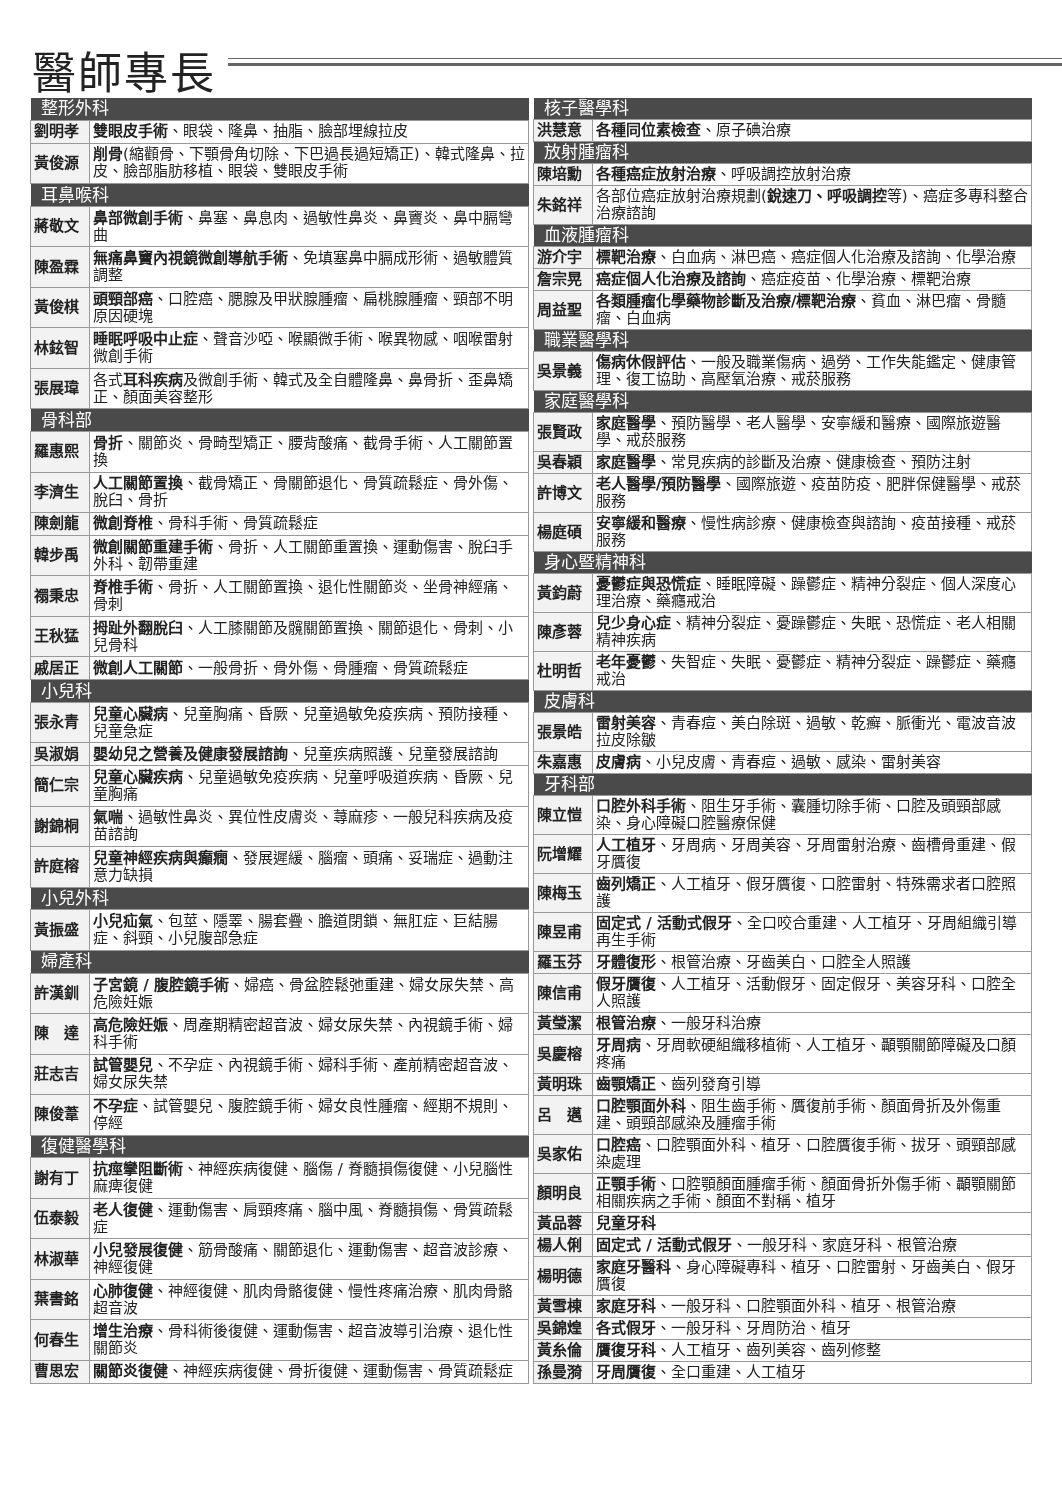醫師專長
| 整形外科 | |
| --- | --- |
| 劉明孝 | 雙眼皮手術 、眼袋、隆鼻、抽脂、臉部埋線拉皮 |
| 黃俊源 | 削骨 (縮顴骨、下顎骨角切除、下巴過長過短矯正)、韓式隆鼻、拉皮、臉部脂肪移植、眼袋、雙眼皮手術 |
| 耳鼻喉科 | |
| 蔣敬文 | 鼻部微創手術 、鼻塞、鼻息肉、過敏性鼻炎、鼻竇炎、鼻中膈彎曲 |
| 陳盈霖 | 無痛鼻竇內視鏡微創導航手術 、免填塞鼻中膈成形術、過敏體質調整 |
| 黃俊棋 | 頭頸部癌 、口腔癌、腮腺及甲狀腺腫瘤、扁桃腺腫瘤、頸部不明原因硬塊 |
| 林鉉智 | 睡眠呼吸中止症 、聲音沙啞、喉顯微手術、喉異物感、咽喉雷射微創手術 |
| 張展瑋 | 各式 耳科疾病 及微創手術、韓式及全自體隆鼻、鼻骨折、歪鼻矯正、顏面美容整形 |
| 骨科部 | |
| 羅惠熙 | 骨折 、關節炎、骨畸型矯正、腰背酸痛、截骨手術、人工關節置換 |
| 李濟生 | 人工關節置換 、截骨矯正、骨關節退化、骨質疏鬆症、骨外傷、脫臼、骨折 |
| 陳劍龍 | 微創脊椎 、骨科手術、骨質疏鬆症 |
| 韓步禹 | 微創關節重建手術 、骨折、人工關節重置換、運動傷害、脫臼手外科、韌帶重建 |
| 禤秉忠 | 脊椎手術 、骨折、人工關節置換、退化性關節炎、坐骨神經痛、骨刺 |
| 王秋猛 | 拇趾外翻脫臼 、人工膝關節及髖關節置換、關節退化、骨刺、小兒骨科 |
| 戚居正 | 微創人工關節 、一般骨折、骨外傷、骨腫瘤、骨質疏鬆症 |
| 小兒科 | |
| 張永青 | 兒童心臟病 、兒童胸痛、昏厥、兒童過敏免疫疾病、預防接種、兒童急症 |
| 吳淑娟 | 嬰幼兒之營養及健康發展諮詢 、兒童疾病照護、兒童發展諮詢 |
| 簡仁宗 | 兒童心臟疾病 、兒童過敏免疫疾病、兒童呼吸道疾病、昏厥、兒童胸痛 |
| 謝錦桐 | 氣喘 、過敏性鼻炎、異位性皮膚炎、蕁麻疹、一般兒科疾病及疫苗諮詢 |
| 許庭榕 | 兒童神經疾病與癲癇 、發展遲緩、腦瘤、頭痛、妥瑞症、過動注意力缺損 |
| 小兒外科 | |
| 黃振盛 | 小兒疝氣 、包莖、隱睪、腸套疊、膽道閉鎖、無肛症、巨結腸症、斜頸、小兒腹部急症 |
| 婦產科 | |
| 許漢釧 | 子宮鏡 / 腹腔鏡手術 、婦癌、骨盆腔鬆弛重建、婦女尿失禁、高危險妊娠 |
| 陳 達 | 高危險妊娠 、周產期精密超音波、婦女尿失禁、內視鏡手術、婦科手術 |
| 莊志吉 | 試管嬰兒 、不孕症、內視鏡手術、婦科手術、產前精密超音波、婦女尿失禁 |
| 陳俊葦 | 不孕症 、試管嬰兒、腹腔鏡手術、婦女良性腫瘤、經期不規則、停經 |
| 復健醫學科 | |
| 謝有丁 | 抗痙攣阻斷術 、神經疾病復健、腦傷 / 脊髓損傷復健、小兒腦性麻痺復健 |
| 伍泰毅 | 老人復健 、運動傷害、肩頸疼痛、腦中風、脊髓損傷、骨質疏鬆症 |
| 林淑華 | 小兒發展復健 、筋骨酸痛、關節退化、運動傷害、超音波診療、神經復健 |
| 葉書銘 | 心肺復健 、神經復健、肌肉骨骼復健、慢性疼痛治療、肌肉骨骼超音波 |
| 何春生 | 增生治療 、骨科術後復健、運動傷害、超音波導引治療、退化性關節炎 |
| 曹思宏 | 關節炎復健 、神經疾病復健、骨折復健、運動傷害、骨質疏鬆症 |
| 核子醫學科 | |
| --- | --- |
| 洪慧意 | 各種同位素檢查 、原子碘治療 |
| 放射腫瘤科 | |
| 陳培勳 | 各種癌症放射治療 、呼吸調控放射治療 |
| 朱銘祥 | 各部位癌症放射治療規劃( 銳速刀、呼吸調控 等)、癌症多專科整合治療諮詢 |
| 血液腫瘤科 | |
| 游介宇 | 標靶治療 、白血病、淋巴癌、癌症個人化治療及諮詢、化學治療 |
| 詹宗晃 | 癌症個人化治療及諮詢 、癌症疫苗、化學治療、標靶治療 |
| 周益聖 | 各類腫瘤化學藥物診斷及治療/標靶治療 、貧血、淋巴瘤、骨髓瘤、白血病 |
| 職業醫學科 | |
| 吳景義 | 傷病休假評估 、一般及職業傷病、過勞、工作失能鑑定、健康管理、復工協助、高壓氧治療、戒菸服務 |
| 家庭醫學科 | |
| 張賢政 | 家庭醫學 、預防醫學、老人醫學、安寧緩和醫療、國際旅遊醫學、戒菸服務 |
| 吳春穎 | 家庭醫學 、常見疾病的診斷及治療、健康檢查、預防注射 |
| 許博文 | 老人醫學/預防醫學 、國際旅遊、疫苗防疫、肥胖保健醫學、戒菸服務 |
| 楊庭碩 | 安寧緩和醫療 、慢性病診療、健康檢查與諮詢、疫苗接種、戒菸服務 |
| 身心暨精神科 | |
| 黃鈞蔚 | 憂鬱症與恐慌症 、睡眠障礙、躁鬱症、精神分裂症、個人深度心理治療、藥癮戒治 |
| 陳彥蓉 | 兒少身心症 、精神分裂症、憂躁鬱症、失眠、恐慌症、老人相關精神疾病 |
| 杜明哲 | 老年憂鬱 、失智症、失眠、憂鬱症、精神分裂症、躁鬱症、藥癮戒治 |
| 皮膚科 | |
| 張景皓 | 雷射美容 、青春痘、美白除斑、過敏、乾癬、脈衝光、電波音波拉皮除皺 |
| 朱嘉惠 | 皮膚病 、小兒皮膚、青春痘、過敏、感染、雷射美容 |
| 牙科部 | |
| 陳立愷 | 口腔外科手術 、阻生牙手術、囊腫切除手術、口腔及頭頸部感染、身心障礙口腔醫療保健 |
| 阮增耀 | 人工植牙 、牙周病、牙周美容、牙周雷射治療、齒槽骨重建、假牙贋復 |
| 陳梅玉 | 齒列矯正 、人工植牙、假牙贋復、口腔雷射、特殊需求者口腔照護 |
| 陳昱甫 | 固定式 / 活動式假牙 、全口咬合重建、人工植牙、牙周組織引導再生手術 |
| 羅玉芬 | 牙體復形 、根管治療、牙齒美白、口腔全人照護 |
| 陳信甫 | 假牙贋復 、人工植牙、活動假牙、固定假牙、美容牙科、口腔全人照護 |
| 黃瑩潔 | 根管治療 、一般牙科治療 |
| 吳慶榕 | 牙周病 、牙周軟硬組織移植術、人工植牙、顳顎關節障礙及口顏疼痛 |
| 黃明珠 | 齒顎矯正 、齒列發育引導 |
| 呂 邁 | 口腔顎面外科 、阻生齒手術、贋復前手術、顏面骨折及外傷重建、頭頸部感染及腫瘤手術 |
| 吳家佑 | 口腔癌 、口腔顎面外科、植牙、口腔贋復手術、拔牙、頭頸部感染處理 |
| 顏明良 | 正顎手術 、口腔顎顏面腫瘤手術、顏面骨折外傷手術、顳顎關節相關疾病之手術、顏面不對稱、植牙 |
| 黃品蓉 | 兒童牙科 |
| 楊人俐 | 固定式 / 活動式假牙 、一般牙科、家庭牙科、根管治療 |
| 楊明德 | 家庭牙醫科 、身心障礙專科、植牙、口腔雷射、牙齒美白、假牙贋復 |
| 黃雪棟 | 家庭牙科 、一般牙科、口腔顎面外科、植牙、根管治療 |
| 吳錦煌 | 各式假牙 、一般牙科、牙周防治、植牙 |
| 黃糸倫 | 贋復牙科 、人工植牙、齒列美容、齒列修整 |
| 孫曼漪 | 牙周贋復 、全口重建、人工植牙 |